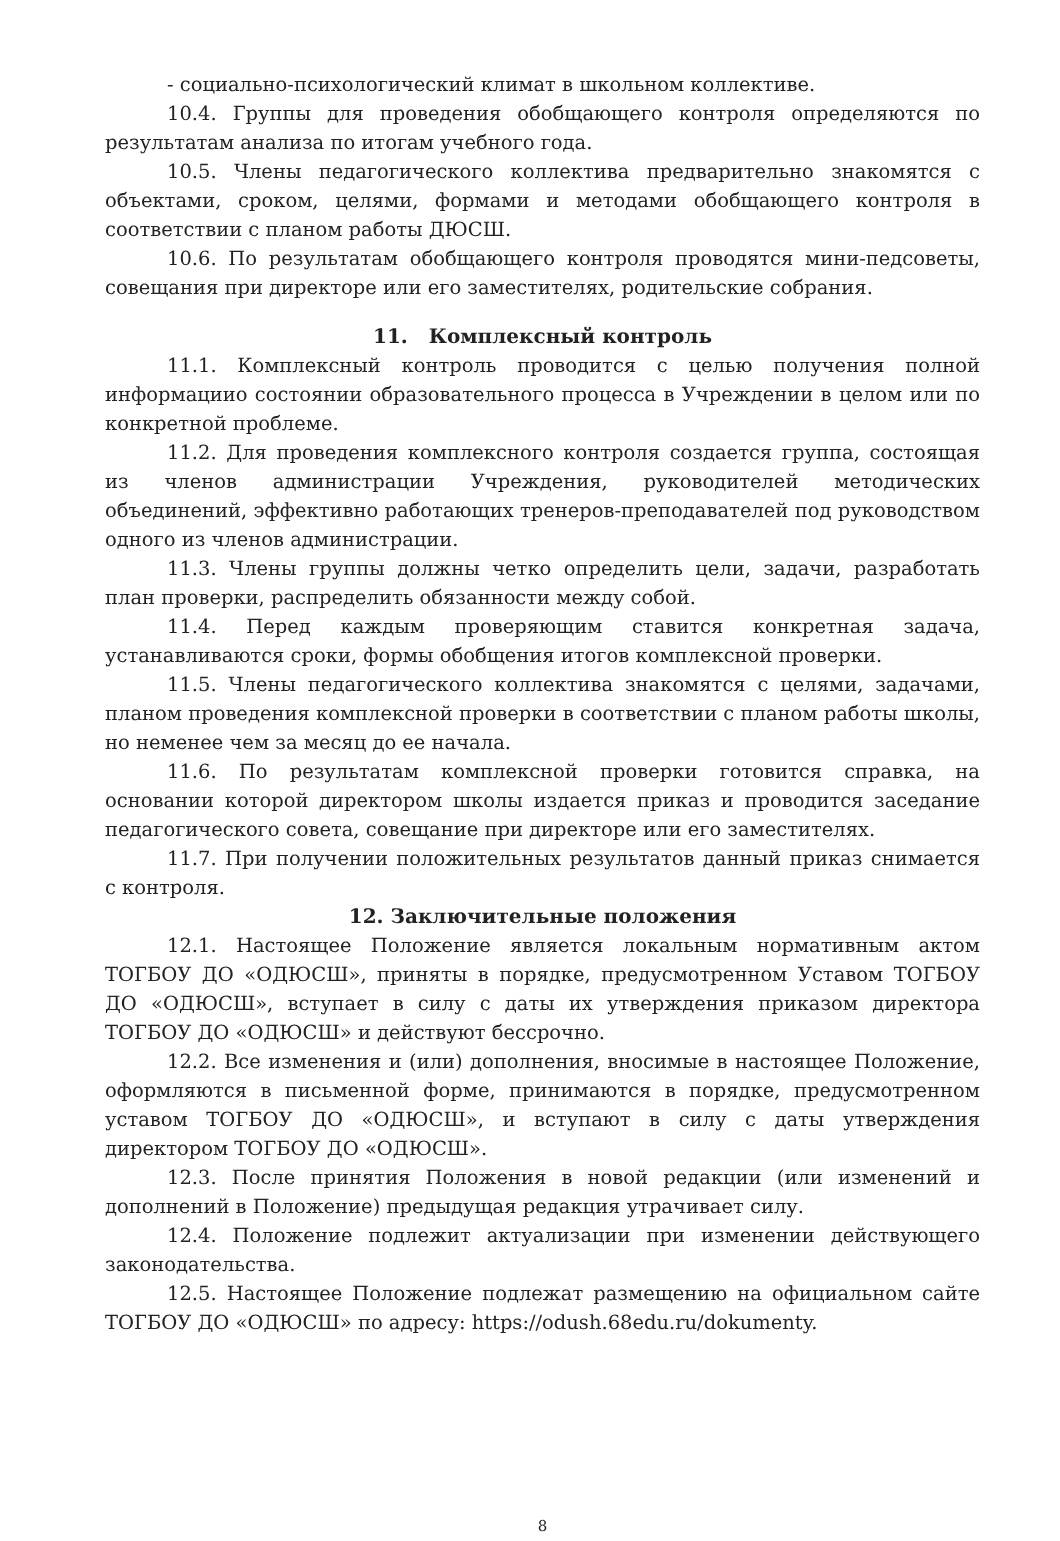- социально-психологический климат в школьном коллективе.
10.4. Группы для проведения обобщающего контроля определяются по результатам анализа по итогам учебного года.
10.5. Члены педагогического коллектива предварительно знакомятся с объектами, сроком, целями, формами и методами обобщающего контроля в соответствии с планом работы ДЮСШ.
10.6. По результатам обобщающего контроля проводятся мини-педсоветы, совещания при директоре или его заместителях, родительские собрания.
11. Комплексный контроль
11.1. Комплексный контроль проводится с целью получения полной информациио состоянии образовательного процесса в Учреждении в целом или по конкретной проблеме.
11.2. Для проведения комплексного контроля создается группа, состоящая из членов администрации Учреждения, руководителей методических объединений, эффективно работающих тренеров-преподавателей под руководством одного из членов администрации.
11.3. Члены группы должны четко определить цели, задачи, разработать план проверки, распределить обязанности между собой.
11.4. Перед каждым проверяющим ставится конкретная задача, устанавливаются сроки, формы обобщения итогов комплексной проверки.
11.5. Члены педагогического коллектива знакомятся с целями, задачами, планом проведения комплексной проверки в соответствии с планом работы школы, но неменее чем за месяц до ее начала.
11.6. По результатам комплексной проверки готовится справка, на основании которой директором школы издается приказ и проводится заседание педагогического совета, совещание при директоре или его заместителях.
11.7. При получении положительных результатов данный приказ снимается с контроля.
12. Заключительные положения
12.1. Настоящее Положение является локальным нормативным актом ТОГБОУ ДО «ОДЮСШ», приняты в порядке, предусмотренном Уставом ТОГБОУ ДО «ОДЮСШ», вступает в силу с даты их утверждения приказом директора ТОГБОУ ДО «ОДЮСШ» и действуют бессрочно.
12.2. Все изменения и (или) дополнения, вносимые в настоящее Положение, оформляются в письменной форме, принимаются в порядке, предусмотренном уставом ТОГБОУ ДО «ОДЮСШ», и вступают в силу с даты утверждения директором ТОГБОУ ДО «ОДЮСШ».
12.3. После принятия Положения в новой редакции (или изменений и дополнений в Положение) предыдущая редакция утрачивает силу.
12.4. Положение подлежит актуализации при изменении действующего законодательства.
12.5. Настоящее Положение подлежат размещению на официальном сайте ТОГБОУ ДО «ОДЮСШ» по адресу: https://odush.68edu.ru/dokumenty.
8